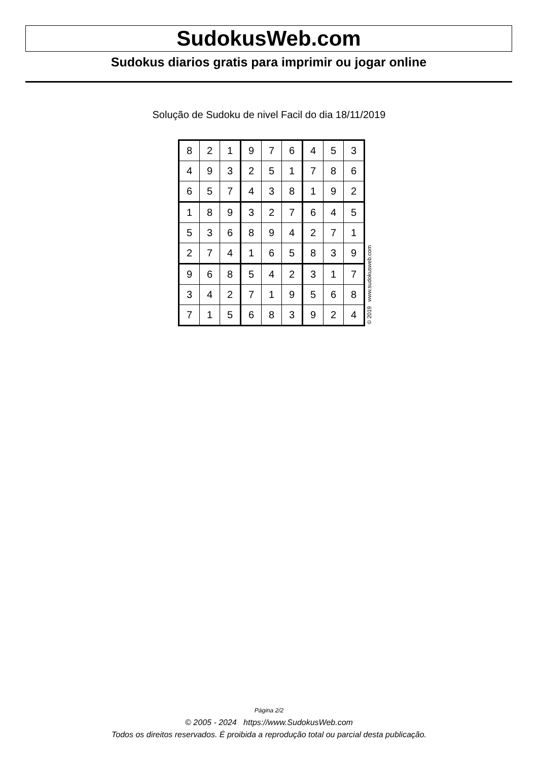SudokusWeb.com
Sudokus diarios gratis para imprimir ou jogar online
Solução de Sudoku de nivel Facil do dia 18/11/2019
| 8 | 2 | 1 | 9 | 7 | 6 | 4 | 5 | 3 |
| 4 | 9 | 3 | 2 | 5 | 1 | 7 | 8 | 6 |
| 6 | 5 | 7 | 4 | 3 | 8 | 1 | 9 | 2 |
| 1 | 8 | 9 | 3 | 2 | 7 | 6 | 4 | 5 |
| 5 | 3 | 6 | 8 | 9 | 4 | 2 | 7 | 1 |
| 2 | 7 | 4 | 1 | 6 | 5 | 8 | 3 | 9 |
| 9 | 6 | 8 | 5 | 4 | 2 | 3 | 1 | 7 |
| 3 | 4 | 2 | 7 | 1 | 9 | 5 | 6 | 8 |
| 7 | 1 | 5 | 6 | 8 | 3 | 9 | 2 | 4 |
© 2019 www.sudokusweb.com
Página 2/2
© 2005 - 2024 https://www.SudokusWeb.com
Todos os direitos reservados. É proibida a reprodução total ou parcial desta publicação.